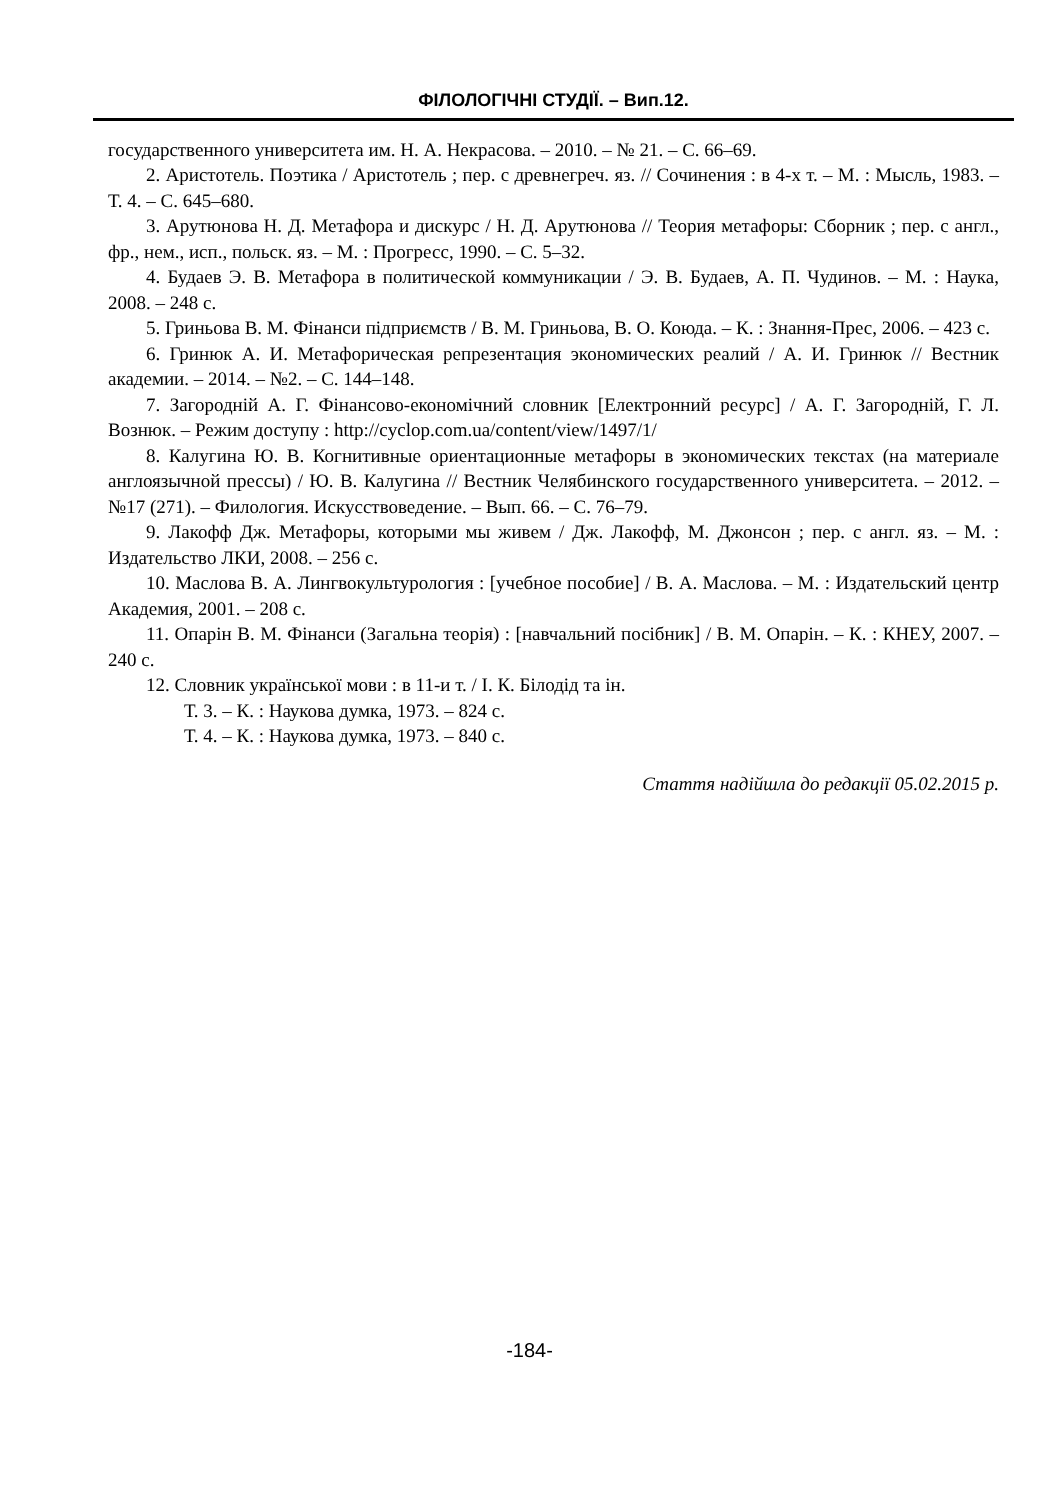ФІЛОЛОГІЧНІ СТУДІЇ. – Вип.12.
государственного университета им. Н. А. Некрасова. – 2010. – № 21. – С. 66–69.
2. Аристотель. Поэтика / Аристотель ; пер. с древнегреч. яз. // Сочинения : в 4-х т. – М. : Мысль, 1983. – Т. 4. – С. 645–680.
3. Арутюнова Н. Д. Метафора и дискурс / Н. Д. Арутюнова // Теория метафоры: Сборник ; пер. с англ., фр., нем., исп., польск. яз. – М. : Прогресс, 1990. – С. 5–32.
4. Будаев Э. В. Метафора в политической коммуникации / Э. В. Будаев, А. П. Чудинов. – М. : Наука, 2008. – 248 с.
5. Гриньова В. М. Фінанси підприємств / В. М. Гриньова, В. О. Коюда. – К. : Знання-Прес, 2006. – 423 с.
6. Гринюк А. И. Метафорическая репрезентация экономических реалий / А. И. Гринюк // Вестник академии. – 2014. – №2. – С. 144–148.
7. Загородній А. Г. Фінансово-економічний словник [Електронний ресурс] / А. Г. Загородній, Г. Л. Вознюк. – Режим доступу : http://cyclop.com.ua/content/view/1497/1/
8. Калугина Ю. В. Когнитивные ориентационные метафоры в экономических текстах (на материале англоязычной прессы) / Ю. В. Калугина // Вестник Челябинского государственного университета. – 2012. – №17 (271). – Филология. Искусствоведение. – Вып. 66. – С. 76–79.
9. Лакофф Дж. Метафоры, которыми мы живем / Дж. Лакофф, М. Джонсон ; пер. с англ. яз. – М. : Издательство ЛКИ, 2008. – 256 с.
10. Маслова В. А. Лингвокультурология : [учебное пособие] / В. А. Маслова. – М. : Издательский центр Академия, 2001. – 208 с.
11. Опарін В. М. Фінанси (Загальна теорія) : [навчальний посібник] / В. М. Опарін. – К. : КНЕУ, 2007. – 240 с.
12. Словник української мови : в 11-и т. / І. К. Білодід та ін.
Т. 3. – К. : Наукова думка, 1973. – 824 с.
Т. 4. – К. : Наукова думка, 1973. – 840 с.
Стаття надійшла до редакції 05.02.2015 р.
-184-